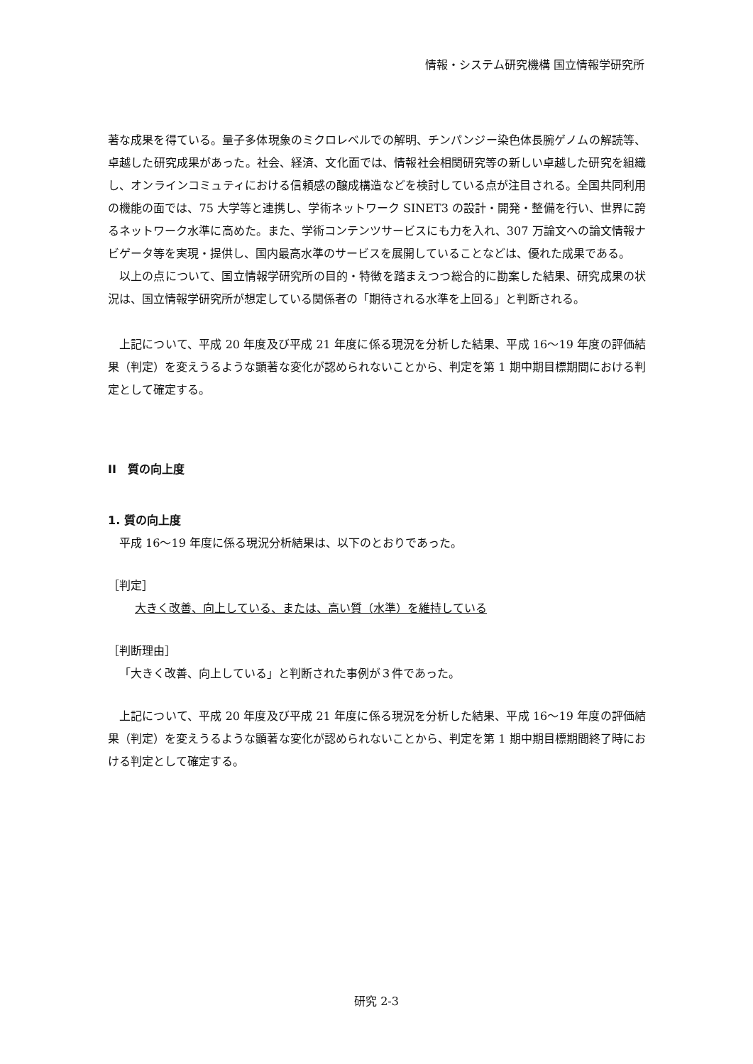情報・システム研究機構 国立情報学研究所
著な成果を得ている。量子多体現象のミクロレベルでの解明、チンパンジー染色体長腕ゲノムの解読等、卓越した研究成果があった。社会、経済、文化面では、情報社会相関研究等の新しい卓越した研究を組織し、オンラインコミュティにおける信頼感の醸成構造などを検討している点が注目される。全国共同利用の機能の面では、75 大学等と連携し、学術ネットワーク SINET3 の設計・開発・整備を行い、世界に誇るネットワーク水準に高めた。また、学術コンテンツサービスにも力を入れ、307 万論文への論文情報ナビゲータ等を実現・提供し、国内最高水準のサービスを展開していることなどは、優れた成果である。
以上の点について、国立情報学研究所の目的・特徴を踏まえつつ総合的に勘案した結果、研究成果の状況は、国立情報学研究所が想定している関係者の「期待される水準を上回る」と判断される。
上記について、平成 20 年度及び平成 21 年度に係る現況を分析した結果、平成 16～19 年度の評価結果（判定）を変えうるような顕著な変化が認められないことから、判定を第 1 期中期目標期間における判定として確定する。
II　質の向上度
1. 質の向上度
平成 16～19 年度に係る現況分析結果は、以下のとおりであった。
［判定］
大きく改善、向上している、または、高い質（水準）を維持している
［判断理由］
「大きく改善、向上している」と判断された事例が３件であった。
上記について、平成 20 年度及び平成 21 年度に係る現況を分析した結果、平成 16～19 年度の評価結果（判定）を変えうるような顕著な変化が認められないことから、判定を第 1 期中期目標期間終了時における判定として確定する。
研究 2-3